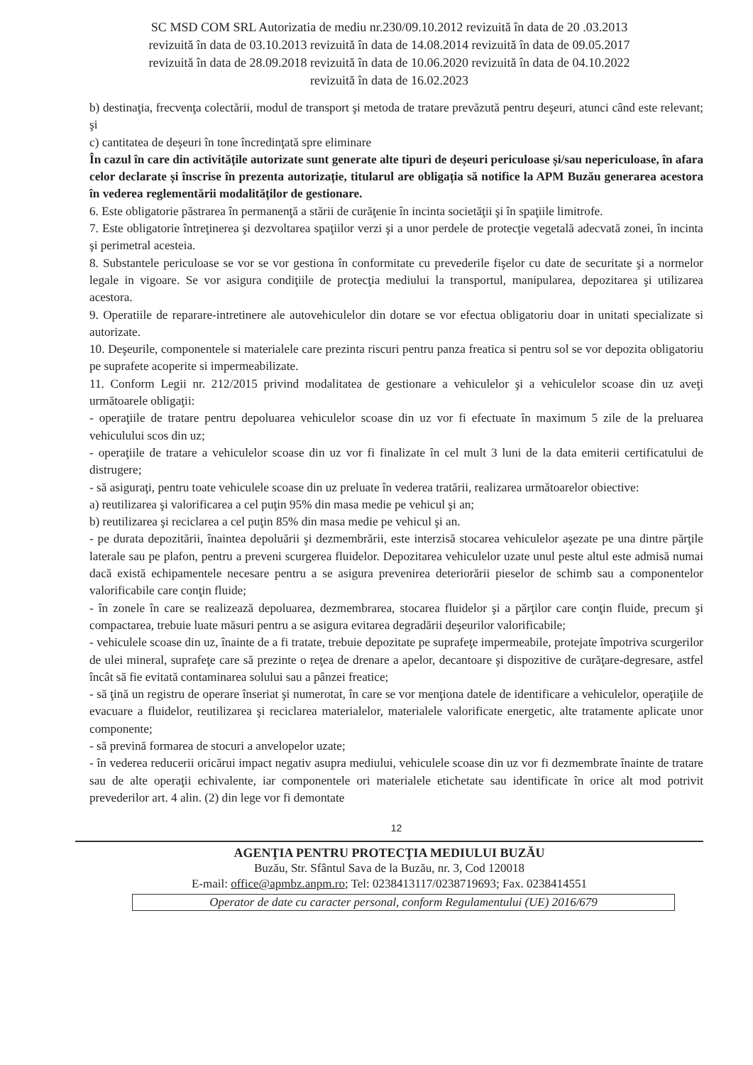SC MSD COM SRL Autorizatia de mediu nr.230/09.10.2012 revizuită în data de 20 .03.2013
revizuită în data de 03.10.2013 revizuită în data de 14.08.2014 revizuită în data de 09.05.2017
revizuită în data de 28.09.2018 revizuită în data de 10.06.2020 revizuită în data de 04.10.2022
revizuită în data de 16.02.2023
b) destinaţia, frecvenţa colectării, modul de transport şi metoda de tratare prevăzută pentru deşeuri, atunci când este relevant; şi
c) cantitatea de deşeuri în tone încredinţată spre eliminare
În cazul în care din activitățile autorizate sunt generate alte tipuri de deșeuri periculoase și/sau nepericuloase, în afara celor declarate și înscrise în prezenta autorizație, titularul are obligația să notifice la APM Buzău generarea acestora în vederea reglementării modalităților de gestionare.
6. Este obligatorie păstrarea în permanenţă a stării de curăţenie în incinta societăţii şi în spaţiile limitrofe.
7. Este obligatorie întreţinerea şi dezvoltarea spaţiilor verzi şi a unor perdele de protecţie vegetală adecvată zonei, în incinta şi perimetral acesteia.
8. Substantele periculoase se vor se vor gestiona în conformitate cu prevederile fişelor cu date de securitate şi a normelor legale in vigoare. Se vor asigura condiţiile de protecţia mediului la transportul, manipularea, depozitarea şi utilizarea acestora.
9. Operatiile de reparare-intretinere ale autovehiculelor din dotare se vor efectua obligatoriu doar in unitati specializate si autorizate.
10. Deşeurile, componentele si materialele care prezinta riscuri pentru panza freatica si pentru sol se vor depozita obligatoriu pe suprafete acoperite si impermeabilizate.
11. Conform Legii nr. 212/2015 privind modalitatea de gestionare a vehiculelor şi a vehiculelor scoase din uz aveţi următoarele obligaţii:
- operaţiile de tratare pentru depoluarea vehiculelor scoase din uz vor fi efectuate în maximum 5 zile de la preluarea vehiculului scos din uz;
- operaţiile de tratare a vehiculelor scoase din uz vor fi finalizate în cel mult 3 luni de la data emiterii certificatului de distrugere;
- să asiguraţi, pentru toate vehiculele scoase din uz preluate în vederea tratării, realizarea următoarelor obiective:
a) reutilizarea şi valorificarea a cel puţin 95% din masa medie pe vehicul şi an;
b) reutilizarea şi reciclarea a cel puţin 85% din masa medie pe vehicul şi an.
- pe durata depozitării, înaintea depoluării şi dezmembrării, este interzisă stocarea vehiculelor aşezate pe una dintre părţile laterale sau pe plafon, pentru a preveni scurgerea fluidelor. Depozitarea vehiculelor uzate unul peste altul este admisă numai dacă există echipamentele necesare pentru a se asigura prevenirea deteriorării pieselor de schimb sau a componentelor valorificabile care conţin fluide;
- în zonele în care se realizează depoluarea, dezmembrarea, stocarea fluidelor şi a părţilor care conţin fluide, precum şi compactarea, trebuie luate măsuri pentru a se asigura evitarea degradării deşeurilor valorificabile;
- vehiculele scoase din uz, înainte de a fi tratate, trebuie depozitate pe suprafeţe impermeabile, protejate împotriva scurgerilor de ulei mineral, suprafeţe care să prezinte o reţea de drenare a apelor, decantoare şi dispozitive de curăţare-degresare, astfel încât să fie evitată contaminarea solului sau a pânzei freatice;
- să ţină un registru de operare înseriat şi numerotat, în care se vor menţiona datele de identificare a vehiculelor, operaţiile de evacuare a fluidelor, reutilizarea şi reciclarea materialelor, materialele valorificate energetic, alte tratamente aplicate unor componente;
- să prevină formarea de stocuri a anvelopelor uzate;
- în vederea reducerii oricărui impact negativ asupra mediului, vehiculele scoase din uz vor fi dezmembrate înainte de tratare sau de alte operaţii echivalente, iar componentele ori materialele etichetate sau identificate în orice alt mod potrivit prevederilor art. 4 alin. (2) din lege vor fi demontate
12
AGENŢIA PENTRU PROTECŢIA MEDIULUI BUZĂU
Buzău, Str. Sfântul Sava de la Buzău, nr. 3, Cod 120018
E-mail: office@apmbz.anpm.ro; Tel: 0238413117/0238719693; Fax. 0238414551
Operator de date cu caracter personal, conform Regulamentului (UE) 2016/679